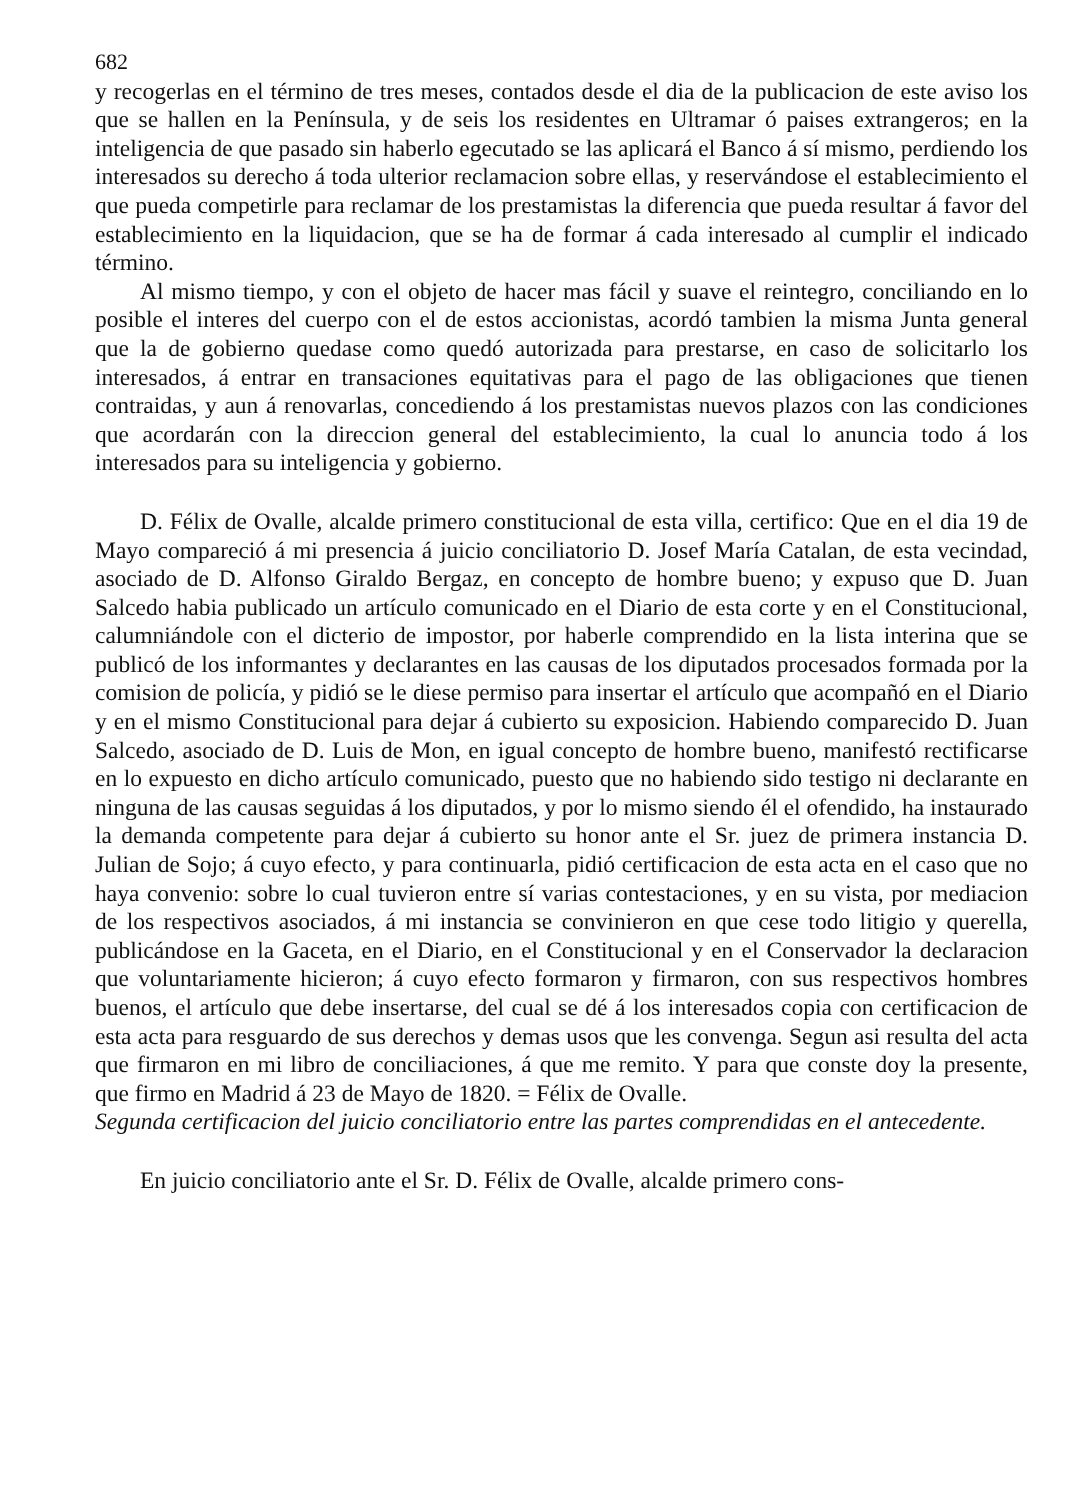682
y recogerlas en el término de tres meses, contados desde el dia de la publicacion de este aviso los que se hallen en la Península, y de seis los residentes en Ultramar ó paises extrangeros; en la inteligencia de que pasado sin haberlo egecutado se las aplicará el Banco á sí mismo, perdiendo los interesados su derecho á toda ulterior reclamacion sobre ellas, y reservándose el establecimiento el que pueda competirle para reclamar de los prestamistas la diferencia que pueda resultar á favor del establecimiento en la liquidacion, que se ha de formar á cada interesado al cumplir el indicado término.
Al mismo tiempo, y con el objeto de hacer mas fácil y suave el reintegro, conciliando en lo posible el interes del cuerpo con el de estos accionistas, acordó tambien la misma Junta general que la de gobierno quedase como quedó autorizada para prestarse, en caso de solicitarlo los interesados, á entrar en transaciones equitativas para el pago de las obligaciones que tienen contraidas, y aun á renovarlas, concediendo á los prestamistas nuevos plazos con las condiciones que acordarán con la direccion general del establecimiento, la cual lo anuncia todo á los interesados para su inteligencia y gobierno.
D. Félix de Ovalle, alcalde primero constitucional de esta villa, certifico: Que en el dia 19 de Mayo compareció á mi presencia á juicio conciliatorio D. Josef María Catalan, de esta vecindad, asociado de D. Alfonso Giraldo Bergaz, en concepto de hombre bueno; y expuso que D. Juan Salcedo habia publicado un artículo comunicado en el Diario de esta corte y en el Constitucional, calumniándole con el dicterio de impostor, por haberle comprendido en la lista interina que se publicó de los informantes y declarantes en las causas de los diputados procesados formada por la comision de policía, y pidió se le diese permiso para insertar el artículo que acompañó en el Diario y en el mismo Constitucional para dejar á cubierto su exposicion. Habiendo comparecido D. Juan Salcedo, asociado de D. Luis de Mon, en igual concepto de hombre bueno, manifestó rectificarse en lo expuesto en dicho artículo comunicado, puesto que no habiendo sido testigo ni declarante en ninguna de las causas seguidas á los diputados, y por lo mismo siendo él el ofendido, ha instaurado la demanda competente para dejar á cubierto su honor ante el Sr. juez de primera instancia D. Julian de Sojo; á cuyo efecto, y para continuarla, pidió certificacion de esta acta en el caso que no haya convenio: sobre lo cual tuvieron entre sí varias contestaciones, y en su vista, por mediacion de los respectivos asociados, á mi instancia se convinieron en que cese todo litigio y querella, publicándose en la Gaceta, en el Diario, en el Constitucional y en el Conservador la declaracion que voluntariamente hicieron; á cuyo efecto formaron y firmaron, con sus respectivos hombres buenos, el artículo que debe insertarse, del cual se dé á los interesados copia con certificacion de esta acta para resguardo de sus derechos y demas usos que les convenga. Segun asi resulta del acta que firmaron en mi libro de conciliaciones, á que me remito. Y para que conste doy la presente, que firmo en Madrid á 23 de Mayo de 1820. = Félix de Ovalle.
Segunda certificacion del juicio conciliatorio entre las partes comprendidas en el antecedente.
En juicio conciliatorio ante el Sr. D. Félix de Ovalle, alcalde primero cons-